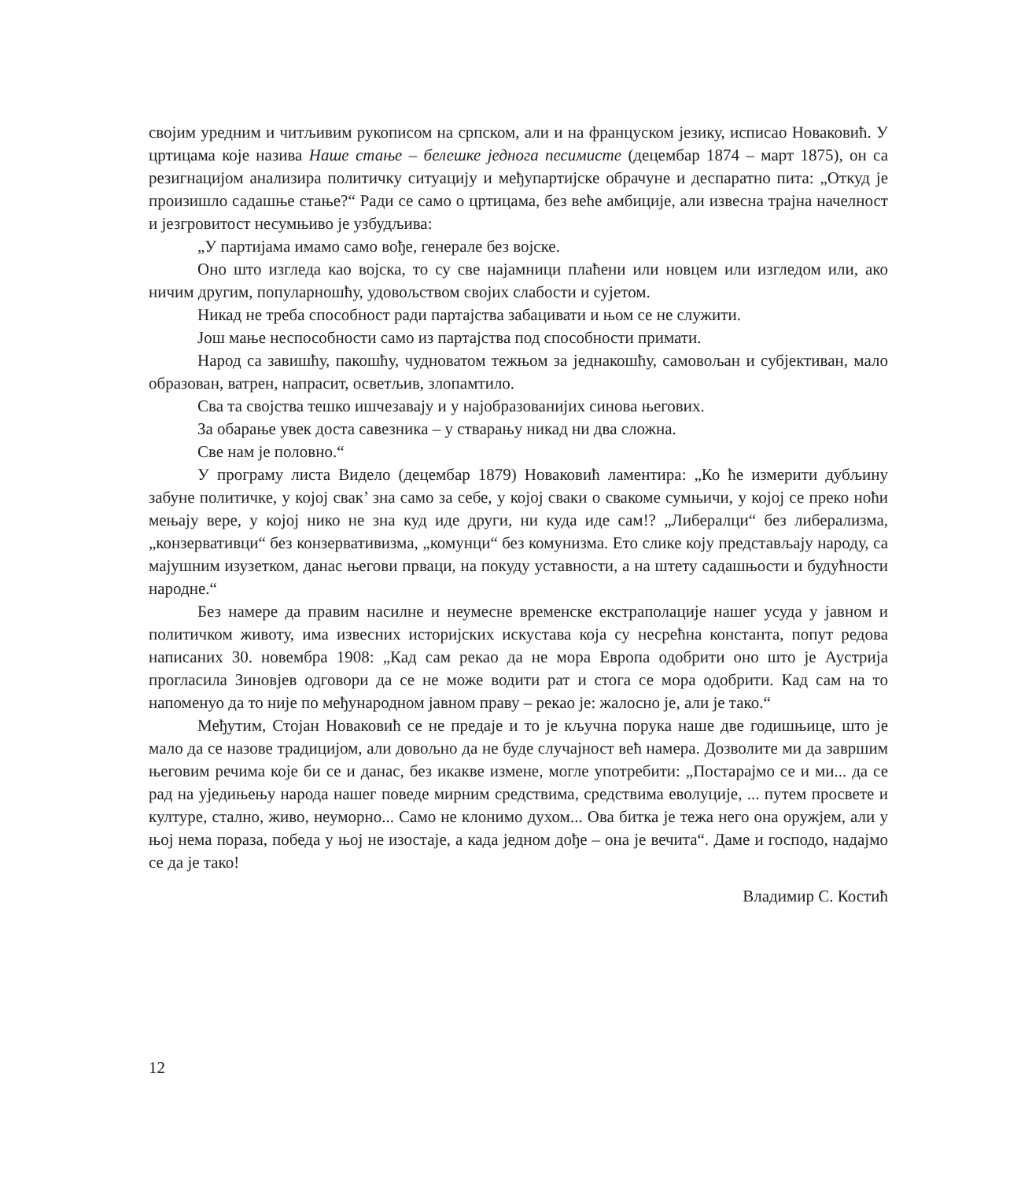својим уредним и читљивим рукописом на српском, али и на француском језику, исписао Новаковић. У цртицама које назива Наше стање – белешке једнога песимисте (децембар 1874 – март 1875), он са резигнацијом анализира политичку ситуацију и међупартијске обрачуне и деспаратно пита: „Откуд је произишло садашње стање?“ Ради се само о цртицама, без веће амбиције, али извесна трајна начелност и језгровитост несумњиво је узбудљива:
„У партијама имамо само вође, генерале без војске.
Оно што изгледа као војска, то су све најамници плаћени или новцем или изгледом или, ако ничим другим, популарношћу, удовољством својих слабости и сујетом.
Никад не треба способност ради партајства забацивати и њом се не служити.
Још мање неспособности само из партајства под способности примати.
Народ са завишћу, пакошћу, чудноватом тежњом за једнакошћу, самовољан и субјективан, мало образован, ватрен, напрасит, осветљив, злопамтило.
Сва та својства тешко ишчезавају и у најобразованијих синова његових.
За обарање увек доста савезника – у стварању никад ни два сложна.
Све нам је половно.“
У програму листа Видело (децембар 1879) Новаковић ламентира: „Ко ће измерити дубљину забуне политичке, у којој свак’ зна само за себе, у којој сваки о свакоме сумњичи, у којој се преко ноћи мењају вере, у којој нико не зна куд иде други, ни куда иде сам!? „Либералци“ без либерализма, „конзервативци“ без конзервативизма, „комунци“ без комунизма. Ето слике коју представљају народу, са мајушним изузетком, данас његови прваци, на покуду уставности, а на штету садашњости и будућности народне.“
Без намере да правим насилне и неумесне временске екстраполације нашег усуда у јавном и политичком животу, има извесних историјских искустава која су несрећна константа, попут редова написаних 30. новембра 1908: „Кад сам рекао да не мора Европа одобрити оно што је Аустрија прогласила Зиновјев одговори да се не може водити рат и стога се мора одобрити. Кад сам на то напоменуо да то није по међународном јавном праву – рекао је: жалосно је, али је тако.“
Међутим, Стојан Новаковић се не предаје и то је кључна порука наше две годишњице, што је мало да се назове традицијом, али довољно да не буде случајност већ намера. Дозволите ми да завршим његовим речима које би се и данас, без икакве измене, могле употребити: „Постарајмо се и ми... да се рад на уједињењу народа нашег поведе мирним средствима, средствима еволуције, ... путем просвете и културе, стално, живо, неуморно... Само не клонимо духом... Ова битка је тежа него она оружјем, али у њој нема пораза, победа у њој не изостаје, а када једном дође – она је вечита“. Даме и господо, надајмо се да је тако!
Владимир С. Костић
12